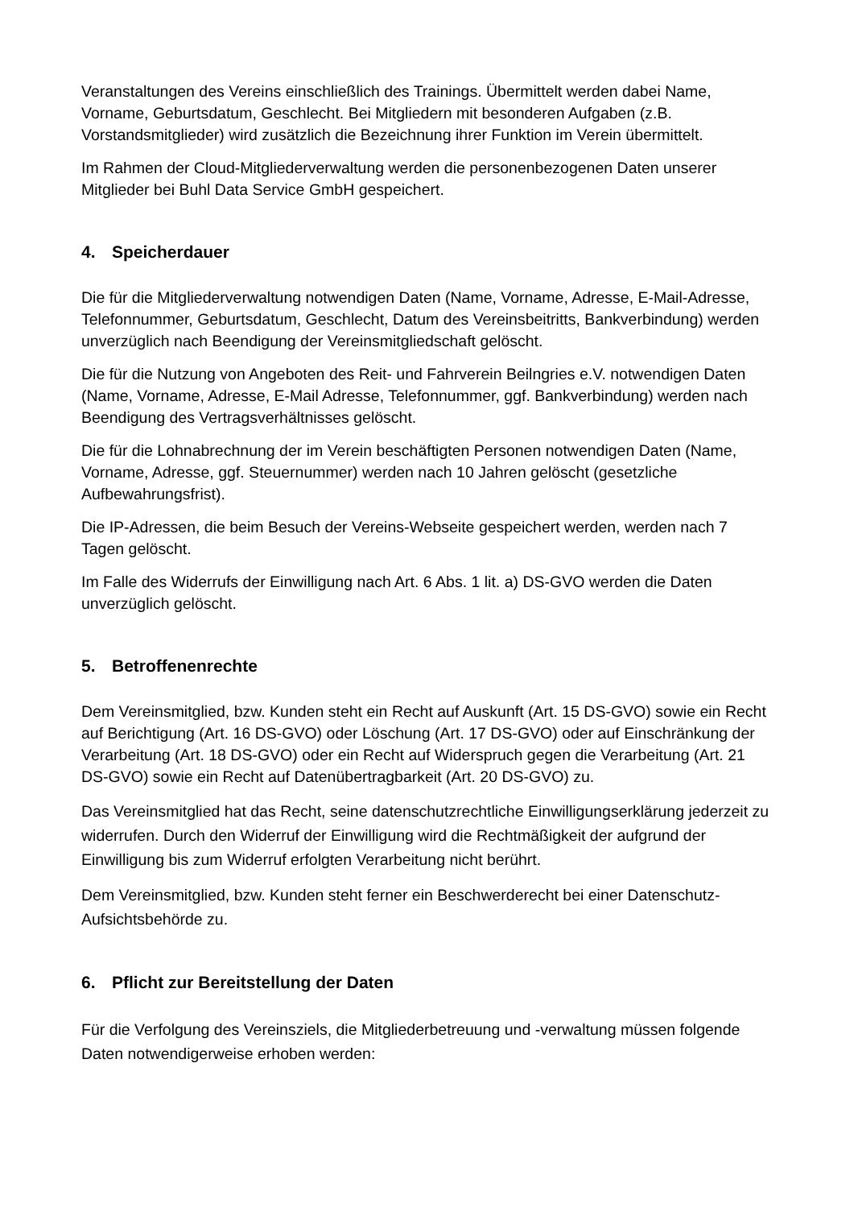Veranstaltungen des Vereins einschließlich des Trainings. Übermittelt werden dabei Name, Vorname, Geburtsdatum, Geschlecht. Bei Mitgliedern mit besonderen Aufgaben (z.B. Vorstandsmitglieder) wird zusätzlich die Bezeichnung ihrer Funktion im Verein übermittelt.
Im Rahmen der Cloud-Mitgliederverwaltung werden die personenbezogenen Daten unserer Mitglieder bei Buhl Data Service GmbH gespeichert.
4. Speicherdauer
Die für die Mitgliederverwaltung notwendigen Daten (Name, Vorname, Adresse, E-Mail-Adresse, Telefonnummer, Geburtsdatum, Geschlecht, Datum des Vereinsbeitritts, Bankverbindung) werden unverzüglich nach Beendigung der Vereinsmitgliedschaft gelöscht.
Die für die Nutzung von Angeboten des Reit- und Fahrverein Beilngries e.V. notwendigen Daten (Name, Vorname, Adresse, E-Mail Adresse, Telefonnummer, ggf. Bankverbindung) werden nach Beendigung des Vertragsverhältnisses gelöscht.
Die für die Lohnabrechnung der im Verein beschäftigten Personen notwendigen Daten (Name, Vorname, Adresse, ggf. Steuernummer) werden nach 10 Jahren gelöscht (gesetzliche Aufbewahrungsfrist).
Die IP-Adressen, die beim Besuch der Vereins-Webseite gespeichert werden, werden nach 7 Tagen gelöscht.
Im Falle des Widerrufs der Einwilligung nach Art. 6 Abs. 1 lit. a) DS-GVO werden die Daten unverzüglich gelöscht.
5. Betroffenenrechte
Dem Vereinsmitglied, bzw. Kunden steht ein Recht auf Auskunft (Art. 15 DS-GVO) sowie ein Recht auf Berichtigung (Art. 16 DS-GVO) oder Löschung (Art. 17 DS-GVO) oder auf Einschränkung der Verarbeitung (Art. 18 DS-GVO) oder ein Recht auf Widerspruch gegen die Verarbeitung (Art. 21 DS-GVO) sowie ein Recht auf Datenübertragbarkeit (Art. 20 DS-GVO) zu.
Das Vereinsmitglied hat das Recht, seine datenschutzrechtliche Einwilligungserklärung jederzeit zu widerrufen. Durch den Widerruf der Einwilligung wird die Rechtmäßigkeit der aufgrund der Einwilligung bis zum Widerruf erfolgten Verarbeitung nicht berührt.
Dem Vereinsmitglied, bzw. Kunden steht ferner ein Beschwerderecht bei einer Datenschutz-Aufsichtsbehörde zu.
6. Pflicht zur Bereitstellung der Daten
Für die Verfolgung des Vereinsziels, die Mitgliederbetreuung und -verwaltung müssen folgende Daten notwendigerweise erhoben werden: